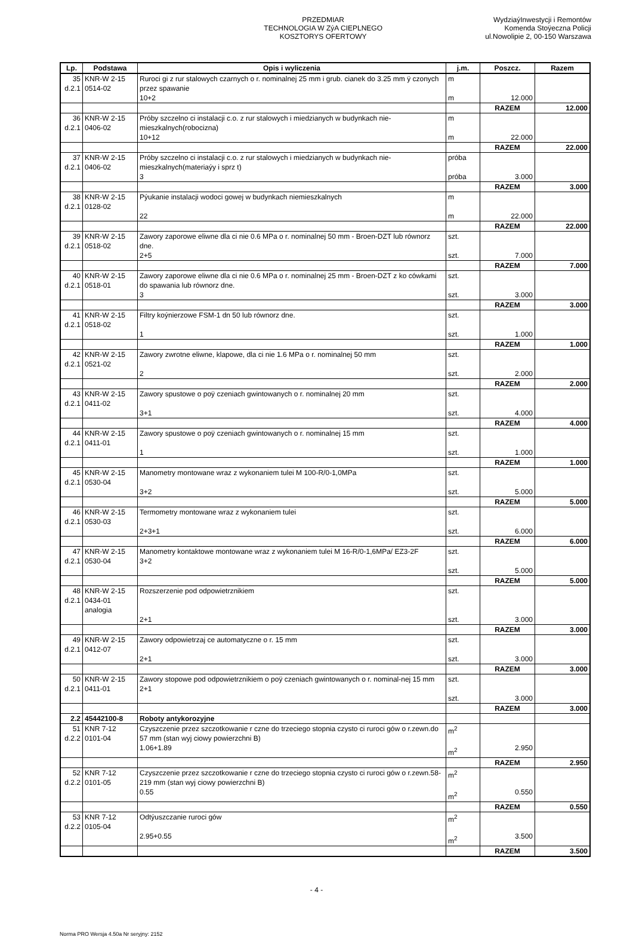PRZEDMIAR
TECHNOLOGIA W ZýA CIEPLNEGO
KOSZTORYS OFERTOWY
WydziaýInwestycji i Remontów
Komenda Stoÿeczna Policji
ul.Nowolipie 2, 00-150 Warszawa
| Lp. | Podstawa | Opis i wyliczenia | j.m. | Poszcz. | Razem |
| --- | --- | --- | --- | --- | --- |
| 35 d.2.1 | KNR-W 2-15 0514-02 | Ruroci gi z rur stalowych czarnych o r. nominalnej 25 mm i grub. cianek do 3.25 mm ÿ czonych przez spawanie 10+2 | m m | 12.000 | |
| | | | | RAZEM | 12.000 |
| 36 d.2.1 | KNR-W 2-15 0406-02 | Próby szczelno ci instalacji c.o. z rur stalowych i miedzianych w budynkach nie-mieszkalnych(robocizna) 10+12 | m m | 22.000 | |
| | | | | RAZEM | 22.000 |
| 37 d.2.1 | KNR-W 2-15 0406-02 | Próby szczelno ci instalacji c.o. z rur stalowych i miedzianych w budynkach nie-mieszkalnych(materiaýy i sprz t) 3 | próba próba | 3.000 | |
| | | | | RAZEM | 3.000 |
| 38 d.2.1 | KNR-W 2-15 0128-02 | Pýukanie instalacji wodoci gowej w budynkach niemieszkalnych 22 | m m | 22.000 | |
| | | | | RAZEM | 22.000 |
| 39 d.2.1 | KNR-W 2-15 0518-02 | Zawory zaporowe eliwne dla ci nie 0.6 MPa o r. nominalnej 50 mm - Broen-DZT lub równorz dne. 2+5 | szt. szt. | 7.000 | |
| | | | | RAZEM | 7.000 |
| 40 d.2.1 | KNR-W 2-15 0518-01 | Zawory zaporowe eliwne dla ci nie 0.6 MPa o r. nominalnej 25 mm - Broen-DZT z ko cówkami do spawania lub równorz dne. 3 | szt. szt. | 3.000 | |
| | | | | RAZEM | 3.000 |
| 41 d.2.1 | KNR-W 2-15 0518-02 | Filtry koýnierzowe FSM-1 dn 50 lub równorz dne. 1 | szt. szt. | 1.000 | |
| | | | | RAZEM | 1.000 |
| 42 d.2.1 | KNR-W 2-15 0521-02 | Zawory zwrotne eliwne, klapowe, dla ci nie 1.6 MPa o r. nominalnej 50 mm 2 | szt. szt. | 2.000 | |
| | | | | RAZEM | 2.000 |
| 43 d.2.1 | KNR-W 2-15 0411-02 | Zawory spustowe o poÿ czeniach gwintowanych o r. nominalnej 20 mm 3+1 | szt. szt. | 4.000 | |
| | | | | RAZEM | 4.000 |
| 44 d.2.1 | KNR-W 2-15 0411-01 | Zawory spustowe o poÿ czeniach gwintowanych o r. nominalnej 15 mm 1 | szt. szt. | 1.000 | |
| | | | | RAZEM | 1.000 |
| 45 d.2.1 | KNR-W 2-15 0530-04 | Manometry montowane wraz z wykonaniem tulei M 100-R/0-1,0MPa 3+2 | szt. szt. | 5.000 | |
| | | | | RAZEM | 5.000 |
| 46 d.2.1 | KNR-W 2-15 0530-03 | Termometry montowane wraz z wykonaniem tulei 2+3+1 | szt. szt. | 6.000 | |
| | | | | RAZEM | 6.000 |
| 47 d.2.1 | KNR-W 2-15 0530-04 | Manometry kontaktowe montowane wraz z wykonaniem tulei M 16-R/0-1,6MPa/ EZ3-2F 3+2 | szt. szt. | 5.000 | |
| | | | | RAZEM | 5.000 |
| 48 d.2.1 | KNR-W 2-15 0434-01 analogia | Rozszerzenie pod odpowietrznikiem 2+1 | szt. szt. | 3.000 | |
| | | | | RAZEM | 3.000 |
| 49 d.2.1 | KNR-W 2-15 0412-07 | Zawory odpowietrzaj ce automatyczne o r. 15 mm 2+1 | szt. szt. | 3.000 | |
| | | | | RAZEM | 3.000 |
| 50 d.2.1 | KNR-W 2-15 0411-01 | Zawory stopowe pod odpowietrznikiem o poÿ czeniach gwintowanych o r. nominal-nej 15 mm 2+1 | szt. szt. | 3.000 | |
| | | | | RAZEM | 3.000 |
| 2.2 | 45442100-8 | Roboty antykorozyjne | | | |
| 51 d.2.2 | KNR 7-12 0101-04 | Czyszczenie przez szczotkowanie r czne do trzeciego stopnia czysto ci ruroci gów o r.zewn.do 57 mm (stan wyj ciowy powierzchni B) 1.06+1.89 | m<sup>2</sup> m<sup>2</sup> | 2.950 | |
| | | | | RAZEM | 2.950 |
| 52 d.2.2 | KNR 7-12 0101-05 | Czyszczenie przez szczotkowanie r czne do trzeciego stopnia czysto ci ruroci gów o r.zewn.58-219 mm (stan wyj ciowy powierzchni B) 0.55 | m<sup>2</sup> m<sup>2</sup> | 0.550 | |
| | | | | RAZEM | 0.550 |
| 53 d.2.2 | KNR 7-12 0105-04 | Odtýuszczanie ruroci gów 2.95+0.55 | m<sup>2</sup> m<sup>2</sup> | 3.500 | |
| | | | | RAZEM | 3.500 |
- 4 -
Norma PRO Wersja 4.50a Nr seryjny: 2152